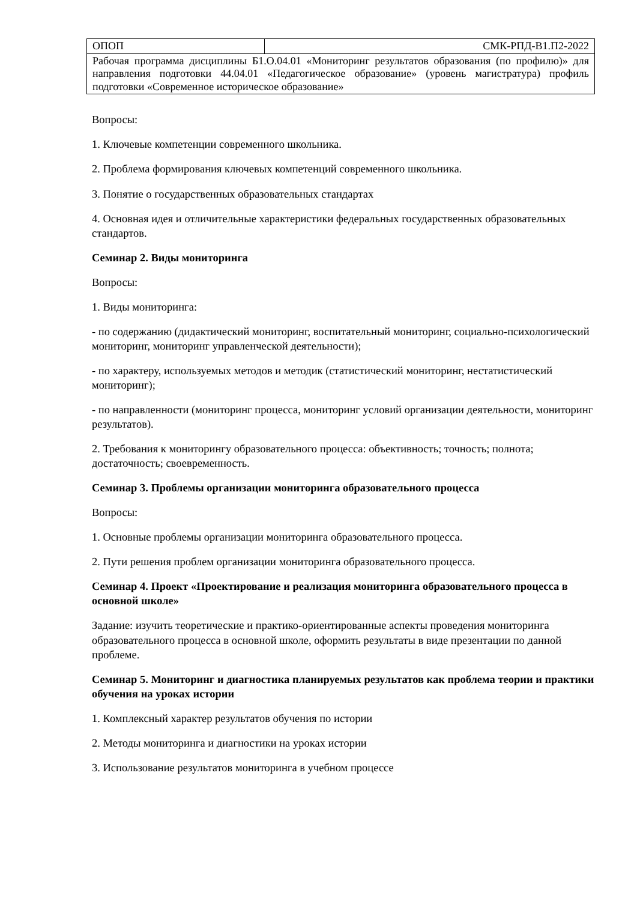| ОПОП | СМК-РПД-В1.П2-2022 |
| Рабочая программа дисциплины Б1.О.04.01 «Мониторинг результатов образования (по профилю)» для направления подготовки 44.04.01 «Педагогическое образование» (уровень магистратура) профиль подготовки «Современное историческое образование» | |
Вопросы:
1. Ключевые компетенции современного школьника.
2. Проблема формирования ключевых компетенций современного школьника.
3. Понятие о государственных образовательных стандартах
4. Основная идея и отличительные характеристики федеральных государственных образовательных стандартов.
Семинар 2. Виды мониторинга
Вопросы:
1. Виды мониторинга:
- по содержанию (дидактический мониторинг, воспитательный мониторинг, социально-психологический мониторинг, мониторинг управленческой деятельности);
- по характеру, используемых методов и методик (статистический мониторинг, нестатистический мониторинг);
- по направленности (мониторинг процесса, мониторинг условий организации деятельности, мониторинг результатов).
2. Требования к мониторингу образовательного процесса: объективность; точность; полнота; достаточность; своевременность.
Семинар 3. Проблемы организации мониторинга образовательного процесса
Вопросы:
1. Основные проблемы организации мониторинга образовательного процесса.
2. Пути решения проблем организации мониторинга образовательного процесса.
Семинар 4. Проект «Проектирование и реализация мониторинга образовательного процесса в основной школе»
Задание: изучить теоретические и практико-ориентированные аспекты проведения мониторинга образовательного процесса в основной школе, оформить результаты в виде презентации по данной проблеме.
Семинар 5. Мониторинг и диагностика планируемых результатов как проблема теории и практики обучения на уроках истории
1. Комплексный характер результатов обучения по истории
2. Методы мониторинга и диагностики на уроках истории
3. Использование результатов мониторинга в учебном процессе